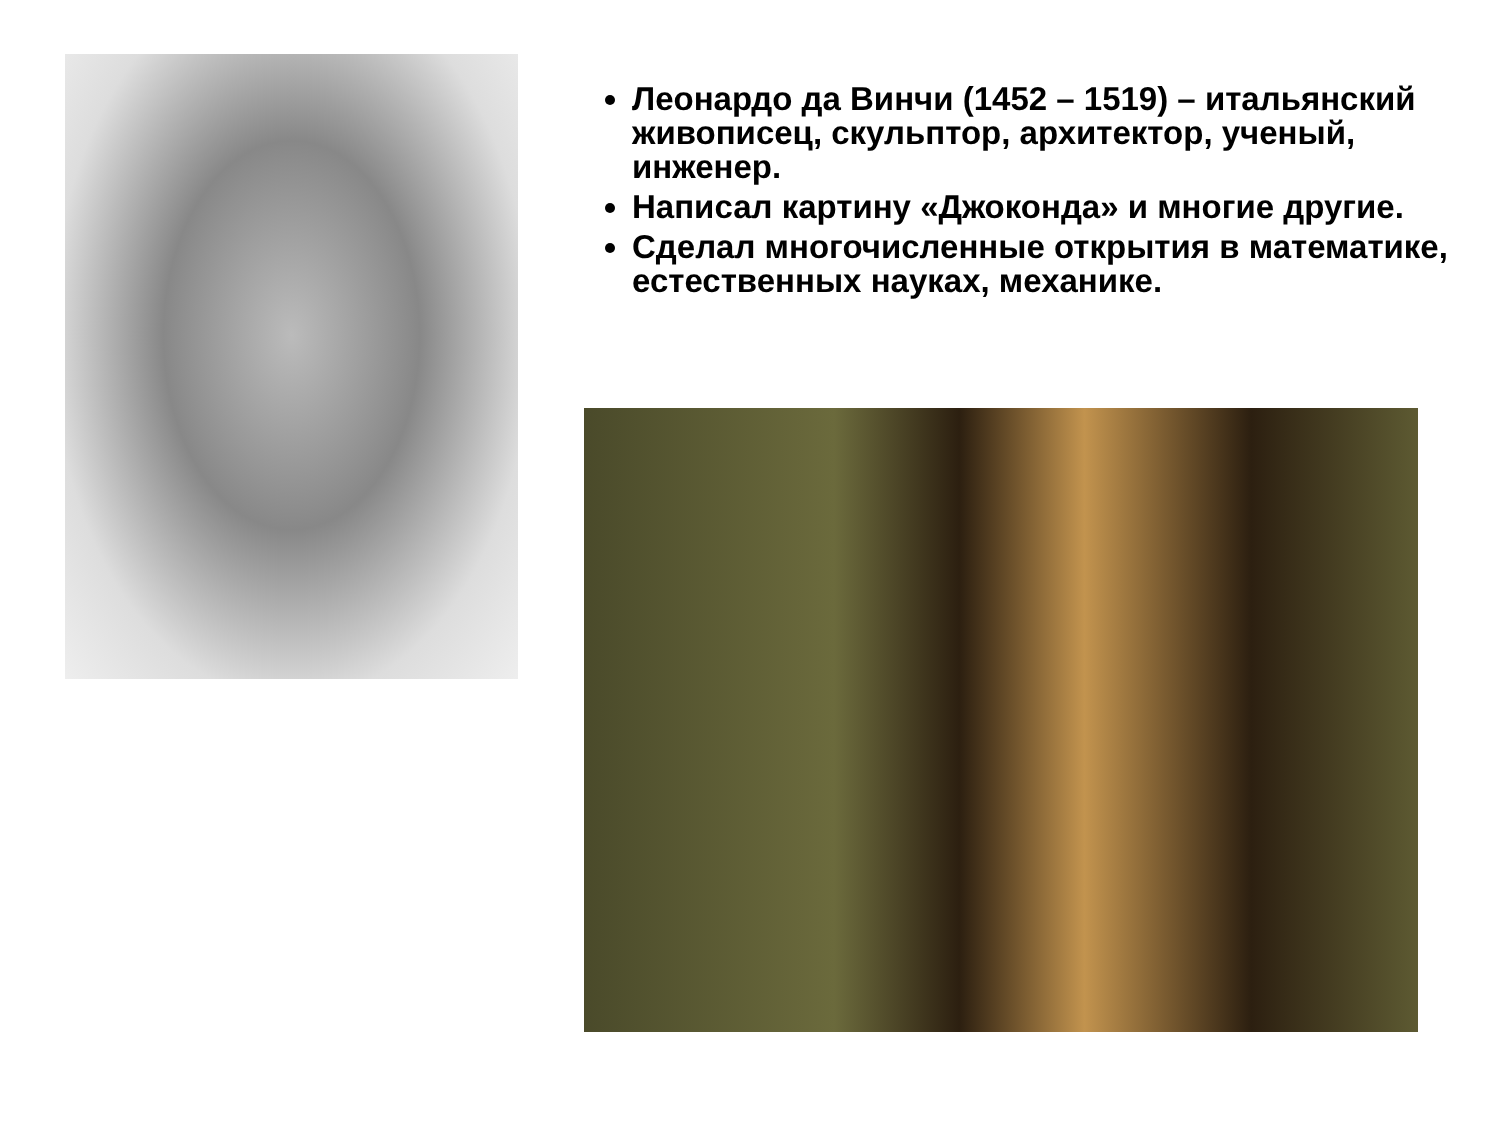Леонардо да Винчи (1452 – 1519) – итальянский живописец, скульптор, архитектор, ученый, инженер.
Написал картину «Джоконда» и многие другие.
Сделал многочисленные открытия в математике, естественных науках, механике.